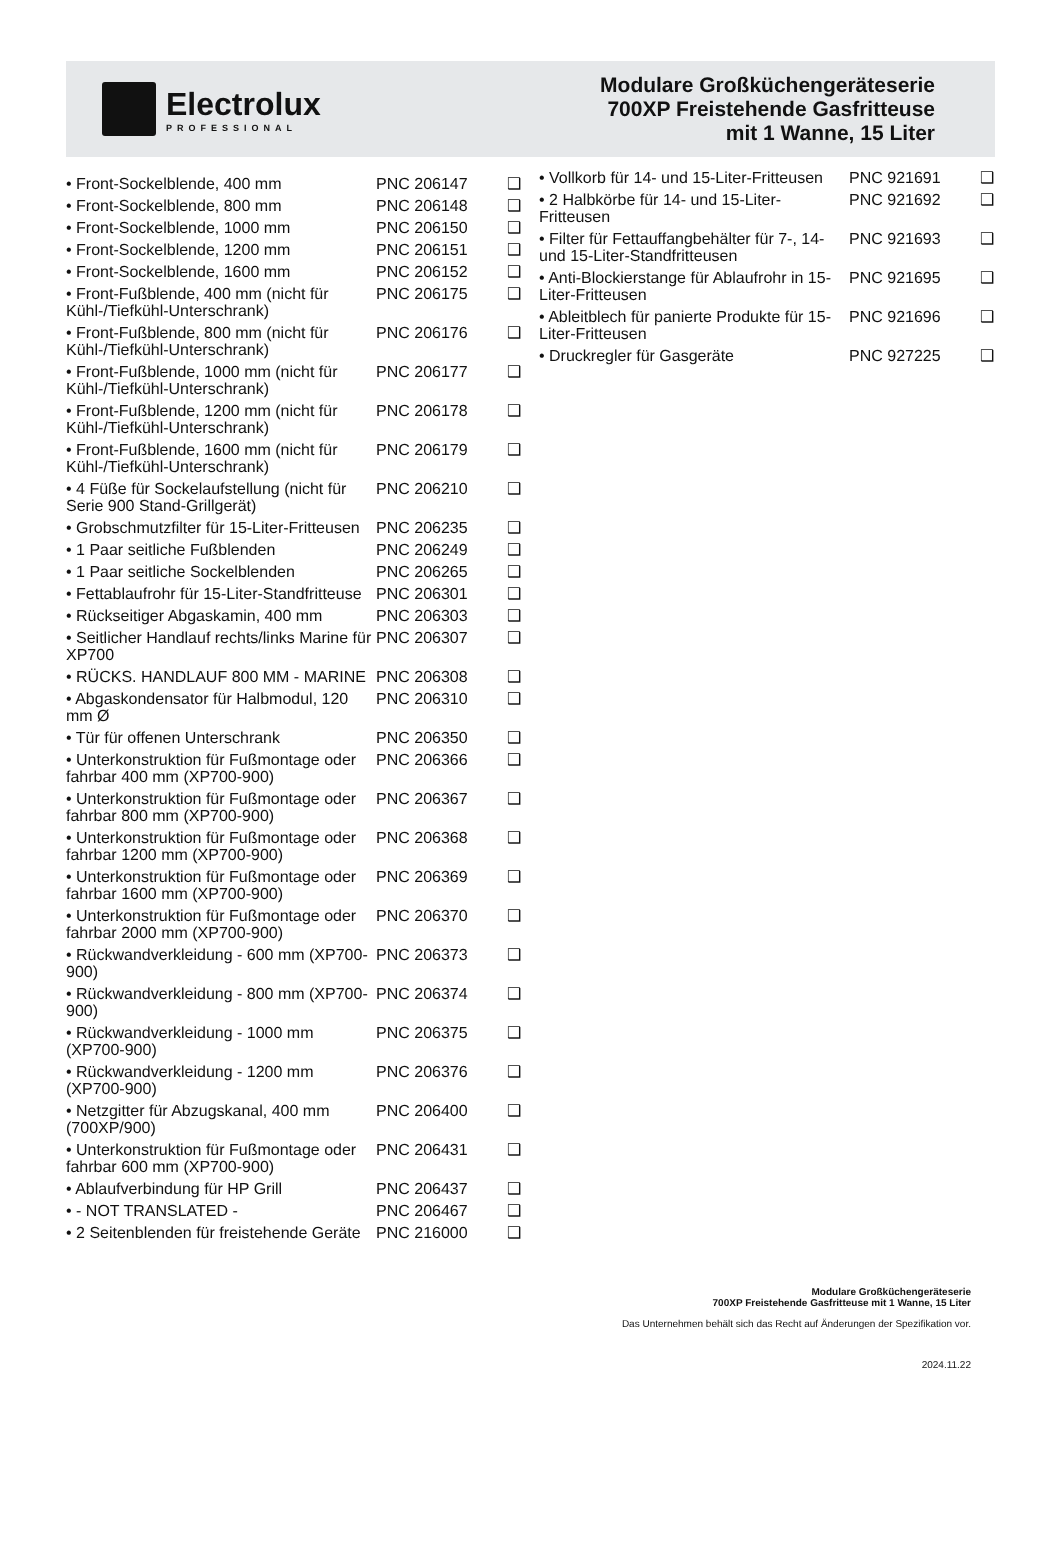Electrolux
PROFESSIONAL
Modulare Großküchengeräteserie
700XP Freistehende Gasfritteuse
mit 1 Wanne, 15 Liter
| • Front-Sockelblende, 400 mm | PNC 206147 | ❑ |
| • Front-Sockelblende, 800 mm | PNC 206148 | ❑ |
| • Front-Sockelblende, 1000 mm | PNC 206150 | ❑ |
| • Front-Sockelblende, 1200 mm | PNC 206151 | ❑ |
| • Front-Sockelblende, 1600 mm | PNC 206152 | ❑ |
| • Front-Fußblende, 400 mm (nicht für Kühl-/Tiefkühl-Unterschrank) | PNC 206175 | ❑ |
| • Front-Fußblende, 800 mm (nicht für Kühl-/Tiefkühl-Unterschrank) | PNC 206176 | ❑ |
| • Front-Fußblende, 1000 mm (nicht für Kühl-/Tiefkühl-Unterschrank) | PNC 206177 | ❑ |
| • Front-Fußblende, 1200 mm (nicht für Kühl-/Tiefkühl-Unterschrank) | PNC 206178 | ❑ |
| • Front-Fußblende, 1600 mm (nicht für Kühl-/Tiefkühl-Unterschrank) | PNC 206179 | ❑ |
| • 4 Füße für Sockelaufstellung (nicht für Serie 900 Stand-Grillgerät) | PNC 206210 | ❑ |
| • Grobschmutzfilter für 15-Liter-Fritteusen | PNC 206235 | ❑ |
| • 1 Paar seitliche Fußblenden | PNC 206249 | ❑ |
| • 1 Paar seitliche Sockelblenden | PNC 206265 | ❑ |
| • Fettablaufrohr für 15-Liter-Standfritteuse | PNC 206301 | ❑ |
| • Rückseitiger Abgaskamin, 400 mm | PNC 206303 | ❑ |
| • Seitlicher Handlauf rechts/links Marine für XP700 | PNC 206307 | ❑ |
| • RÜCKS. HANDLAUF 800 MM - MARINE | PNC 206308 | ❑ |
| • Abgaskondensator für Halbmodul, 120 mm Ø | PNC 206310 | ❑ |
| • Tür für offenen Unterschrank | PNC 206350 | ❑ |
| • Unterkonstruktion für Fußmontage oder fahrbar 400 mm (XP700-900) | PNC 206366 | ❑ |
| • Unterkonstruktion für Fußmontage oder fahrbar 800 mm (XP700-900) | PNC 206367 | ❑ |
| • Unterkonstruktion für Fußmontage oder fahrbar 1200 mm (XP700-900) | PNC 206368 | ❑ |
| • Unterkonstruktion für Fußmontage oder fahrbar 1600 mm (XP700-900) | PNC 206369 | ❑ |
| • Unterkonstruktion für Fußmontage oder fahrbar 2000 mm (XP700-900) | PNC 206370 | ❑ |
| • Rückwandverkleidung - 600 mm (XP700-900) | PNC 206373 | ❑ |
| • Rückwandverkleidung - 800 mm (XP700-900) | PNC 206374 | ❑ |
| • Rückwandverkleidung - 1000 mm (XP700-900) | PNC 206375 | ❑ |
| • Rückwandverkleidung - 1200 mm (XP700-900) | PNC 206376 | ❑ |
| • Netzgitter für Abzugskanal, 400 mm (700XP/900) | PNC 206400 | ❑ |
| • Unterkonstruktion für Fußmontage oder fahrbar 600 mm (XP700-900) | PNC 206431 | ❑ |
| • Ablaufverbindung für HP Grill | PNC 206437 | ❑ |
| • - NOT TRANSLATED - | PNC 206467 | ❑ |
| • 2 Seitenblenden für freistehende Geräte | PNC 216000 | ❑ |
| • Vollkorb für 14- und 15-Liter-Fritteusen | PNC 921691 | ❑ |
| • 2 Halbkörbe für 14- und 15-Liter-Fritteusen | PNC 921692 | ❑ |
| • Filter für Fettauffangbehälter für 7-, 14- und 15-Liter-Standfritteusen | PNC 921693 | ❑ |
| • Anti-Blockierstange für Ablaufrohr in 15-Liter-Fritteusen | PNC 921695 | ❑ |
| • Ableitblech für panierte Produkte für 15-Liter-Fritteusen | PNC 921696 | ❑ |
| • Druckregler für Gasgeräte | PNC 927225 | ❑ |
Modulare Großküchengeräteserie
700XP Freistehende Gasfritteuse mit 1 Wanne, 15 Liter
Das Unternehmen behält sich das Recht auf Änderungen der Spezifikation vor.
2024.11.22